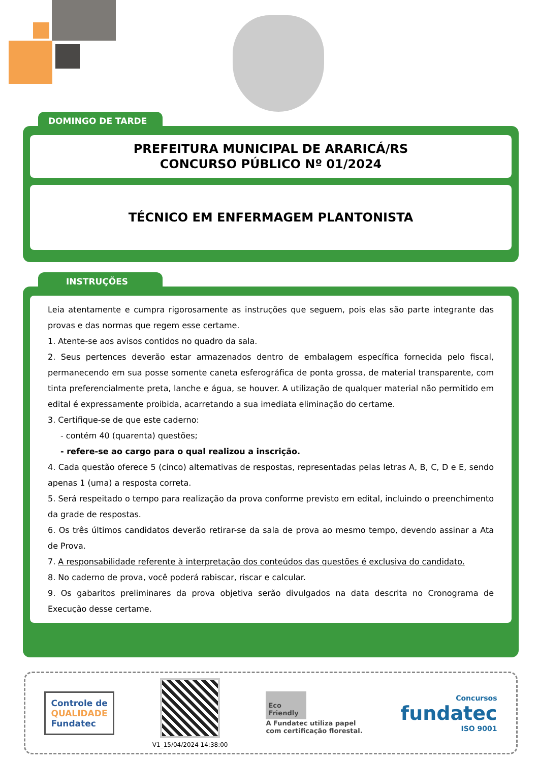DOMINGO DE TARDE
PREFEITURA MUNICIPAL DE ARARICÁ/RS
CONCURSO PÚBLICO Nº 01/2024
TÉCNICO EM ENFERMAGEM PLANTONISTA
INSTRUÇÕES
Leia atentamente e cumpra rigorosamente as instruções que seguem, pois elas são parte integrante das provas e das normas que regem esse certame.
1. Atente-se aos avisos contidos no quadro da sala.
2. Seus pertences deverão estar armazenados dentro de embalagem específica fornecida pelo fiscal, permanecendo em sua posse somente caneta esferográfica de ponta grossa, de material transparente, com tinta preferencialmente preta, lanche e água, se houver. A utilização de qualquer material não permitido em edital é expressamente proibida, acarretando a sua imediata eliminação do certame.
3. Certifique-se de que este caderno:
- contém 40 (quarenta) questões;
- refere-se ao cargo para o qual realizou a inscrição.
4. Cada questão oferece 5 (cinco) alternativas de respostas, representadas pelas letras A, B, C, D e E, sendo apenas 1 (uma) a resposta correta.
5. Será respeitado o tempo para realização da prova conforme previsto em edital, incluindo o preenchimento da grade de respostas.
6. Os três últimos candidatos deverão retirar-se da sala de prova ao mesmo tempo, devendo assinar a Ata de Prova.
7. A responsabilidade referente à interpretação dos conteúdos das questões é exclusiva do candidato.
8. No caderno de prova, você poderá rabiscar, riscar e calcular.
9. Os gabaritos preliminares da prova objetiva serão divulgados na data descrita no Cronograma de Execução desse certame.
Controle de
QUALIDADE
Fundatec
V1_15/04/2024 14:38:00
Eco Friendly
A Fundatec utiliza papel
com certificação florestal.
Concursos
fundatec
ISO 9001